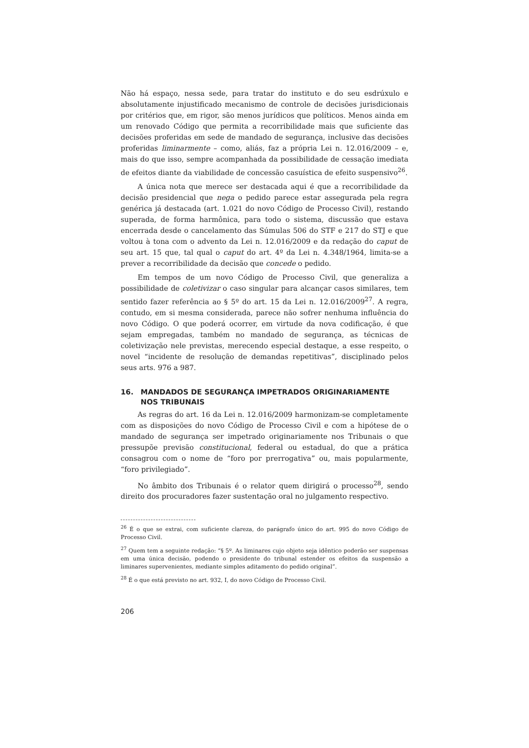Não há espaço, nessa sede, para tratar do instituto e do seu esdrúxulo e absolutamente injustificado mecanismo de controle de decisões jurisdicionais por critérios que, em rigor, são menos jurídicos que políticos. Menos ainda em um renovado Código que permita a recorribilidade mais que suficiente das decisões proferidas em sede de mandado de segurança, inclusive das decisões proferidas liminarmente – como, aliás, faz a própria Lei n. 12.016/2009 – e, mais do que isso, sempre acompanhada da possibilidade de cessação imediata de efeitos diante da viabilidade de concessão casuística de efeito suspensivo<sup>26</sup>.
A única nota que merece ser destacada aqui é que a recorribilidade da decisão presidencial que nega o pedido parece estar assegurada pela regra genérica já destacada (art. 1.021 do novo Código de Processo Civil), restando superada, de forma harmônica, para todo o sistema, discussão que estava encerrada desde o cancelamento das Súmulas 506 do STF e 217 do STJ e que voltou à tona com o advento da Lei n. 12.016/2009 e da redação do caput de seu art. 15 que, tal qual o caput do art. 4º da Lei n. 4.348/1964, limita-se a prever a recorribilidade da decisão que concede o pedido.
Em tempos de um novo Código de Processo Civil, que generaliza a possibilidade de coletivizar o caso singular para alcançar casos similares, tem sentido fazer referência ao § 5º do art. 15 da Lei n. 12.016/2009<sup>27</sup>. A regra, contudo, em si mesma considerada, parece não sofrer nenhuma influência do novo Código. O que poderá ocorrer, em virtude da nova codificação, é que sejam empregadas, também no mandado de segurança, as técnicas de coletivização nele previstas, merecendo especial destaque, a esse respeito, o novel “incidente de resolução de demandas repetitivas”, disciplinado pelos seus arts. 976 a 987.
16. MANDADOS DE SEGURANÇA IMPETRADOS ORIGINARIAMENTE NOS TRIBUNAIS
As regras do art. 16 da Lei n. 12.016/2009 harmonizam-se completamente com as disposições do novo Código de Processo Civil e com a hipótese de o mandado de segurança ser impetrado originariamente nos Tribunais o que pressupõe previsão constitucional, federal ou estadual, do que a prática consagrou com o nome de “foro por prerrogativa” ou, mais popularmente, “foro privilegiado”.
No âmbito dos Tribunais é o relator quem dirigirá o processo<sup>28</sup>, sendo direito dos procuradores fazer sustentação oral no julgamento respectivo.
<sup>26</sup> É o que se extrai, com suficiente clareza, do parágrafo único do art. 995 do novo Código de Processo Civil.
<sup>27</sup> Quem tem a seguinte redação: “§ 5º. As liminares cujo objeto seja idêntico poderão ser suspensas em uma única decisão, podendo o presidente do tribunal estender os efeitos da suspensão a liminares supervenientes, mediante simples aditamento do pedido original”.
<sup>28</sup> É o que está previsto no art. 932, I, do novo Código de Processo Civil.
206